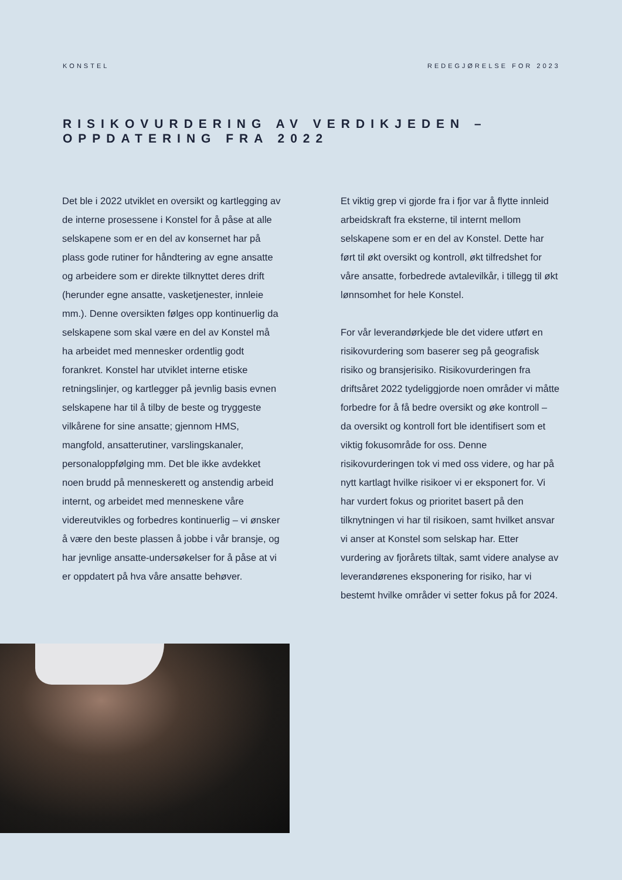KONSTEL REDEGJØRELSE FOR 2023
RISIKOVURDERING AV VERDIKJEDEN –
OPPDATERING FRA 2022
Det ble i 2022 utviklet en oversikt og kartlegging av de interne prosessene i Konstel for å påse at alle selskapene som er en del av konsernet har på plass gode rutiner for håndtering av egne ansatte og arbeidere som er direkte tilknyttet deres drift (herunder egne ansatte, vasketjenester, innleie mm.). Denne oversikten følges opp kontinuerlig da selskapene som skal være en del av Konstel må ha arbeidet med mennesker ordentlig godt forankret. Konstel har utviklet interne etiske retningslinjer, og kartlegger på jevnlig basis evnen selskapene har til å tilby de beste og tryggeste vilkårene for sine ansatte; gjennom HMS, mangfold, ansatterutiner, varslingskanaler, personaloppfølging mm. Det ble ikke avdekket noen brudd på menneskerett og anstendig arbeid internt, og arbeidet med menneskene våre videreutvikles og forbedres kontinuerlig – vi ønsker å være den beste plassen å jobbe i vår bransje, og har jevnlige ansatte-undersøkelser for å påse at vi er oppdatert på hva våre ansatte behøver.
Et viktig grep vi gjorde fra i fjor var å flytte innleid arbeidskraft fra eksterne, til internt mellom selskapene som er en del av Konstel. Dette har ført til økt oversikt og kontroll, økt tilfredshet for våre ansatte, forbedrede avtalevilkår, i tillegg til økt lønnsomhet for hele Konstel.
For vår leverandørkjede ble det videre utført en risikovurdering som baserer seg på geografisk risiko og bransjerisiko. Risikovurderingen fra driftsåret 2022 tydeliggjorde noen områder vi måtte forbedre for å få bedre oversikt og øke kontroll – da oversikt og kontroll fort ble identifisert som et viktig fokusområde for oss. Denne risikovurderingen tok vi med oss videre, og har på nytt kartlagt hvilke risikoer vi er eksponert for. Vi har vurdert fokus og prioritet basert på den tilknytningen vi har til risikoen, samt hvilket ansvar vi anser at Konstel som selskap har. Etter vurdering av fjorårets tiltak, samt videre analyse av leverandørenes eksponering for risiko, har vi bestemt hvilke områder vi setter fokus på for 2024.